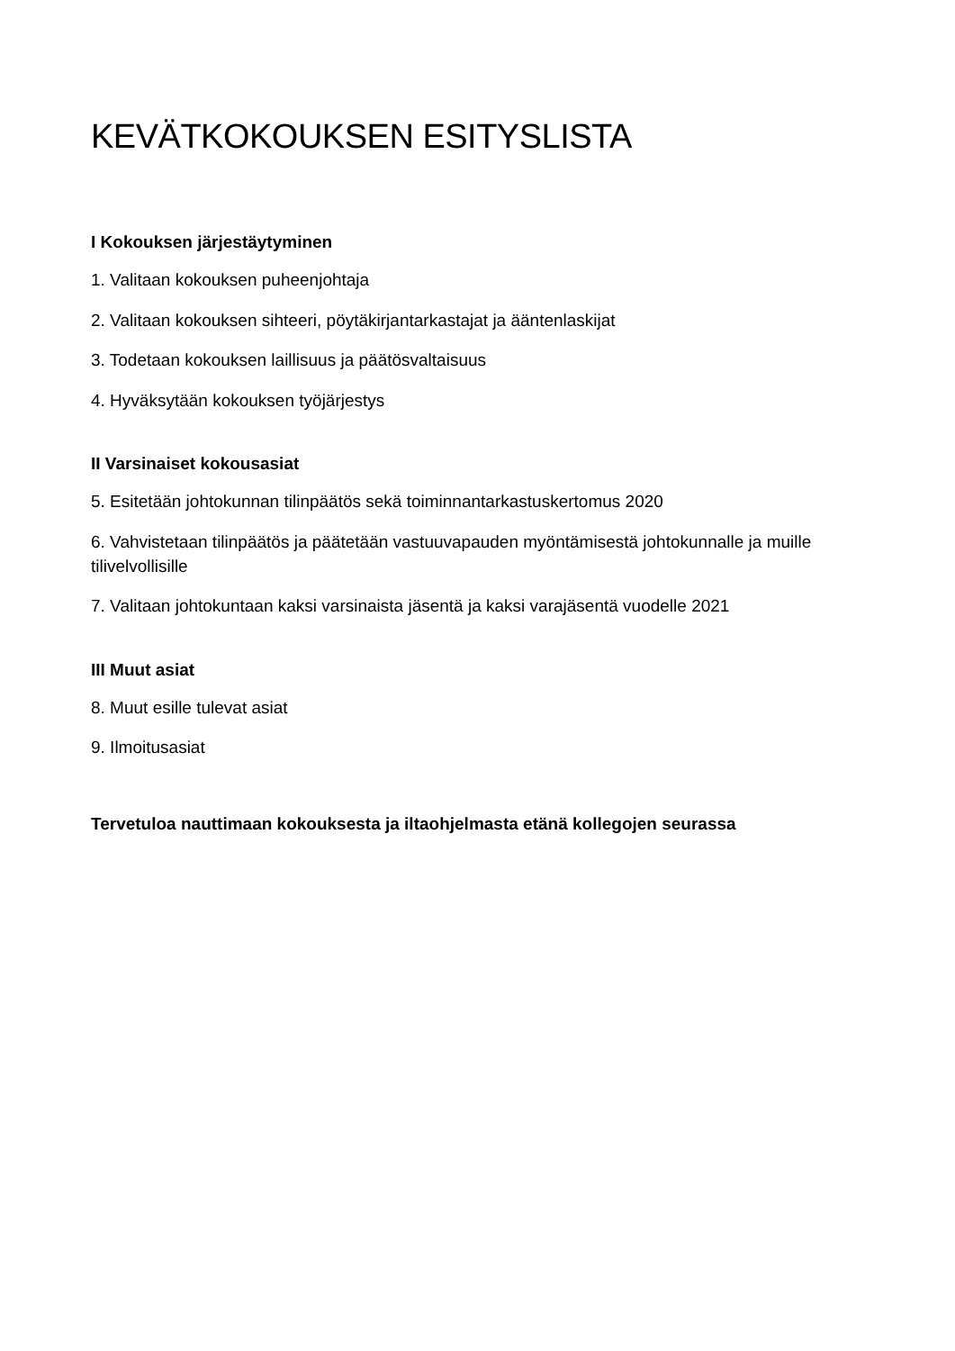KEVÄTKOKOUKSEN ESITYSLISTA
I Kokouksen järjestäytyminen
1. Valitaan kokouksen puheenjohtaja
2. Valitaan kokouksen sihteeri, pöytäkirjantarkastajat ja ääntenlaskijat
3. Todetaan kokouksen laillisuus ja päätösvaltaisuus
4. Hyväksytään kokouksen työjärjestys
II Varsinaiset kokousasiat
5. Esitetään johtokunnan tilinpäätös sekä toiminnantarkastuskertomus 2020
6. Vahvistetaan tilinpäätös ja päätetään vastuuvapauden myöntämisestä johtokunnalle ja muille tilivelvollisille
7. Valitaan johtokuntaan kaksi varsinaista jäsentä ja kaksi varajäsentä vuodelle 2021
III Muut asiat
8. Muut esille tulevat asiat
9. Ilmoitusasiat
Tervetuloa nauttimaan kokouksesta ja iltaohjelmasta etänä kollegojen seurassa